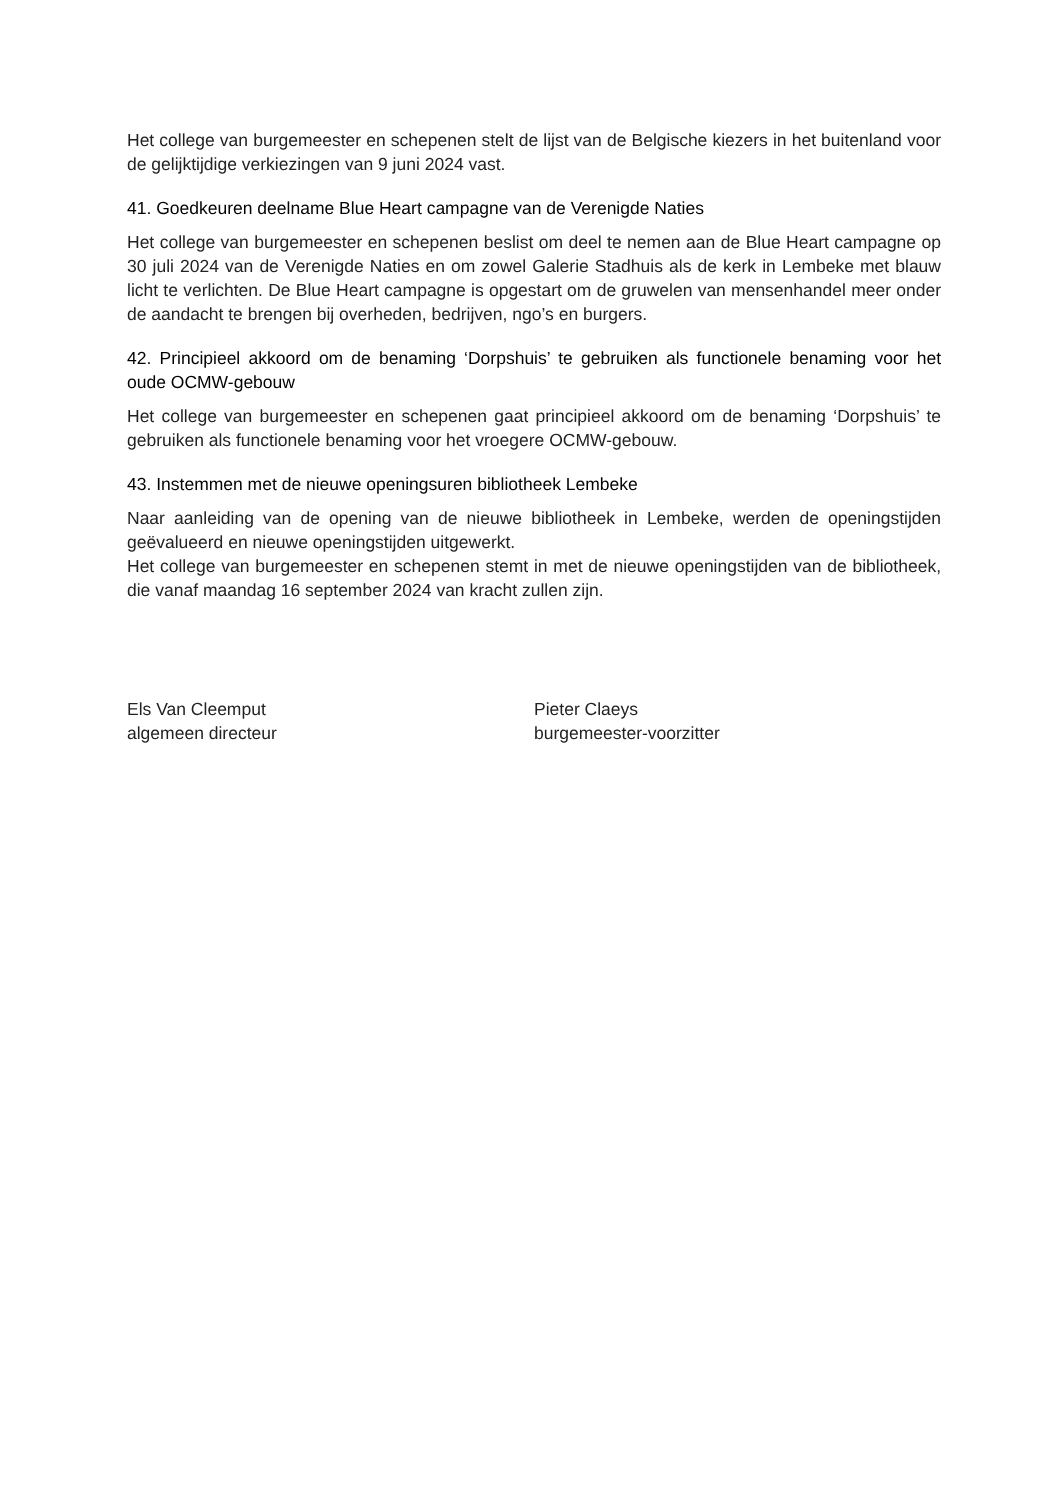Het college van burgemeester en schepenen stelt de lijst van de Belgische kiezers in het buitenland voor de gelijktijdige verkiezingen van 9 juni 2024 vast.
41. Goedkeuren deelname Blue Heart campagne van de Verenigde Naties
Het college van burgemeester en schepenen beslist om deel te nemen aan de Blue Heart campagne op 30 juli 2024 van de Verenigde Naties en om zowel Galerie Stadhuis als de kerk in Lembeke met blauw licht te verlichten. De Blue Heart campagne is opgestart om de gruwelen van mensenhandel meer onder de aandacht te brengen bij overheden, bedrijven, ngo’s en burgers.
42. Principieel akkoord om de benaming ‘Dorpshuis’ te gebruiken als functionele benaming voor het oude OCMW-gebouw
Het college van burgemeester en schepenen gaat principieel akkoord om de benaming ‘Dorpshuis’ te gebruiken als functionele benaming voor het vroegere OCMW-gebouw.
43. Instemmen met de nieuwe openingsuren bibliotheek Lembeke
Naar aanleiding van de opening van de nieuwe bibliotheek in Lembeke, werden de openingstijden geëvalueerd en nieuwe openingstijden uitgewerkt.
Het college van burgemeester en schepenen stemt in met de nieuwe openingstijden van de bibliotheek, die vanaf maandag 16 september 2024 van kracht zullen zijn.
Els Van Cleemput
algemeen directeur
Pieter Claeys
burgemeester-voorzitter